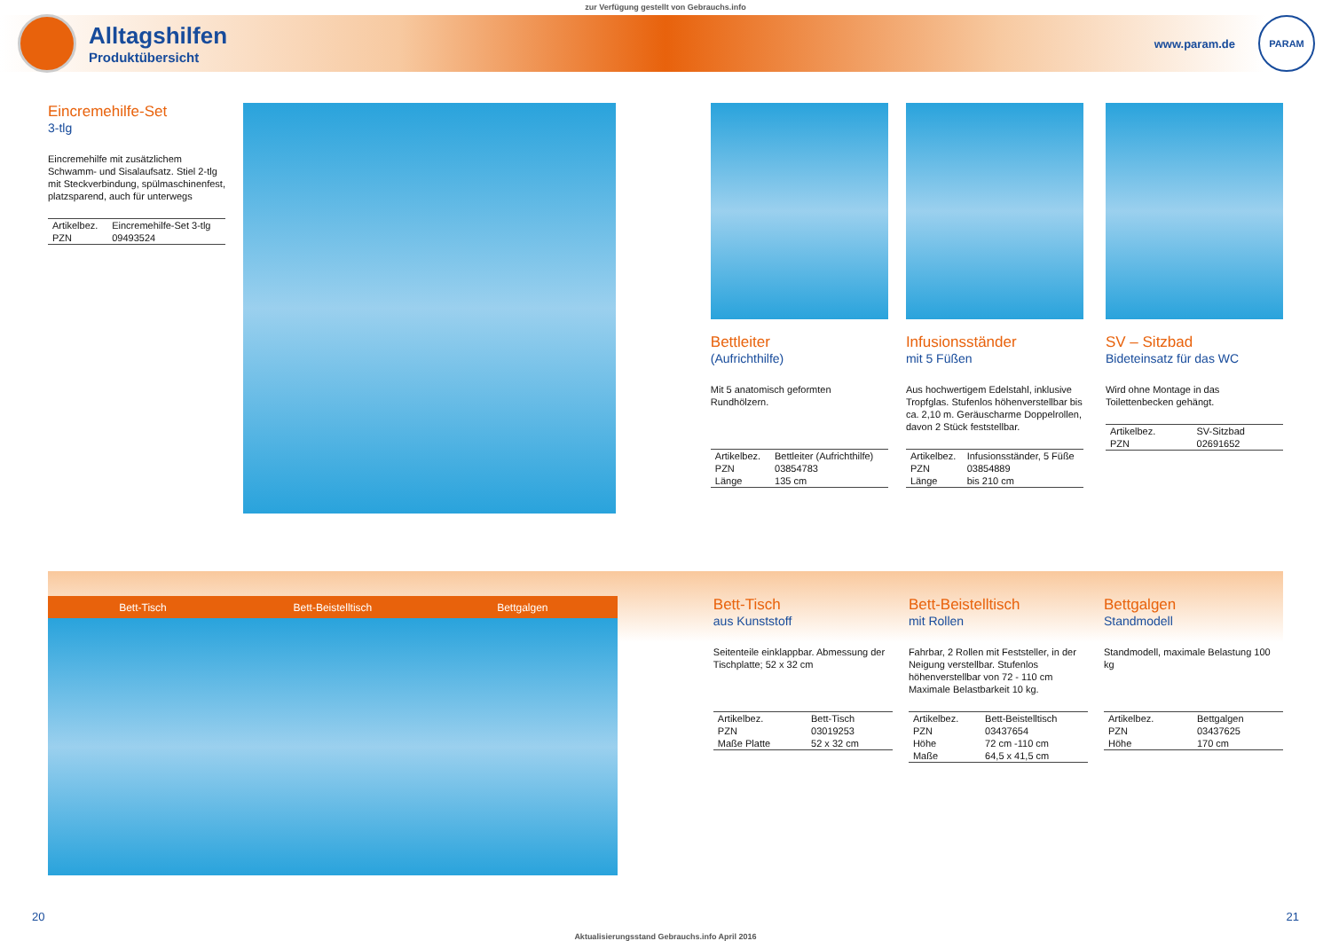zur Verfügung gestellt von Gebrauchs.info
Alltagshilfen
Produktübersicht
www.param.de
PARAM
Eincremehilfe-Set
3-tlg
Eincremehilfe mit zusätzlichem Schwamm- und Sisalaufsatz. Stiel 2-tlg mit Steckverbindung, spülmaschinenfest, platzsparend, auch für unterwegs
| Artikelbez. | Eincremehilfe-Set 3-tlg |
| PZN | 09493524 |
Bettleiter
(Aufrichthilfe)
Mit 5 anatomisch geformten Rundhölzern.
| Artikelbez. | Bettleiter (Aufrichthilfe) |
| PZN | 03854783 |
| Länge | 135 cm |
Infusionsständer
mit 5 Füßen
Aus hochwertigem Edelstahl, inklusive Tropfglas. Stufenlos höhenverstellbar bis ca. 2,10 m. Geräuscharme Doppelrollen, davon 2 Stück feststellbar.
| Artikelbez. | Infusionsständer, 5 Füße |
| PZN | 03854889 |
| Länge | bis 210 cm |
SV – Sitzbad
Bideteinsatz für das WC
Wird ohne Montage in das Toilettenbecken gehängt.
| Artikelbez. | SV-Sitzbad |
| PZN | 02691652 |
Bett-Tisch Bett-Beistelltisch Bettgalgen
Bett-Tisch
aus Kunststoff
Seitenteile einklappbar. Abmessung der Tischplatte; 52 x 32 cm
| Artikelbez. | Bett-Tisch |
| PZN | 03019253 |
| Maße Platte | 52 x 32 cm |
Bett-Beistelltisch
mit Rollen
Fahrbar, 2 Rollen mit Feststeller, in der Neigung verstellbar. Stufenlos höhenverstellbar von 72 - 110 cm Maximale Belastbarkeit 10 kg.
| Artikelbez. | Bett-Beistelltisch |
| PZN | 03437654 |
| Höhe | 72 cm -110 cm |
| Maße | 64,5 x 41,5 cm |
Bettgalgen
Standmodell
Standmodell, maximale Belastung 100 kg
| Artikelbez. | Bettgalgen |
| PZN | 03437625 |
| Höhe | 170 cm |
20 21
Aktualisierungsstand Gebrauchs.info April 2016